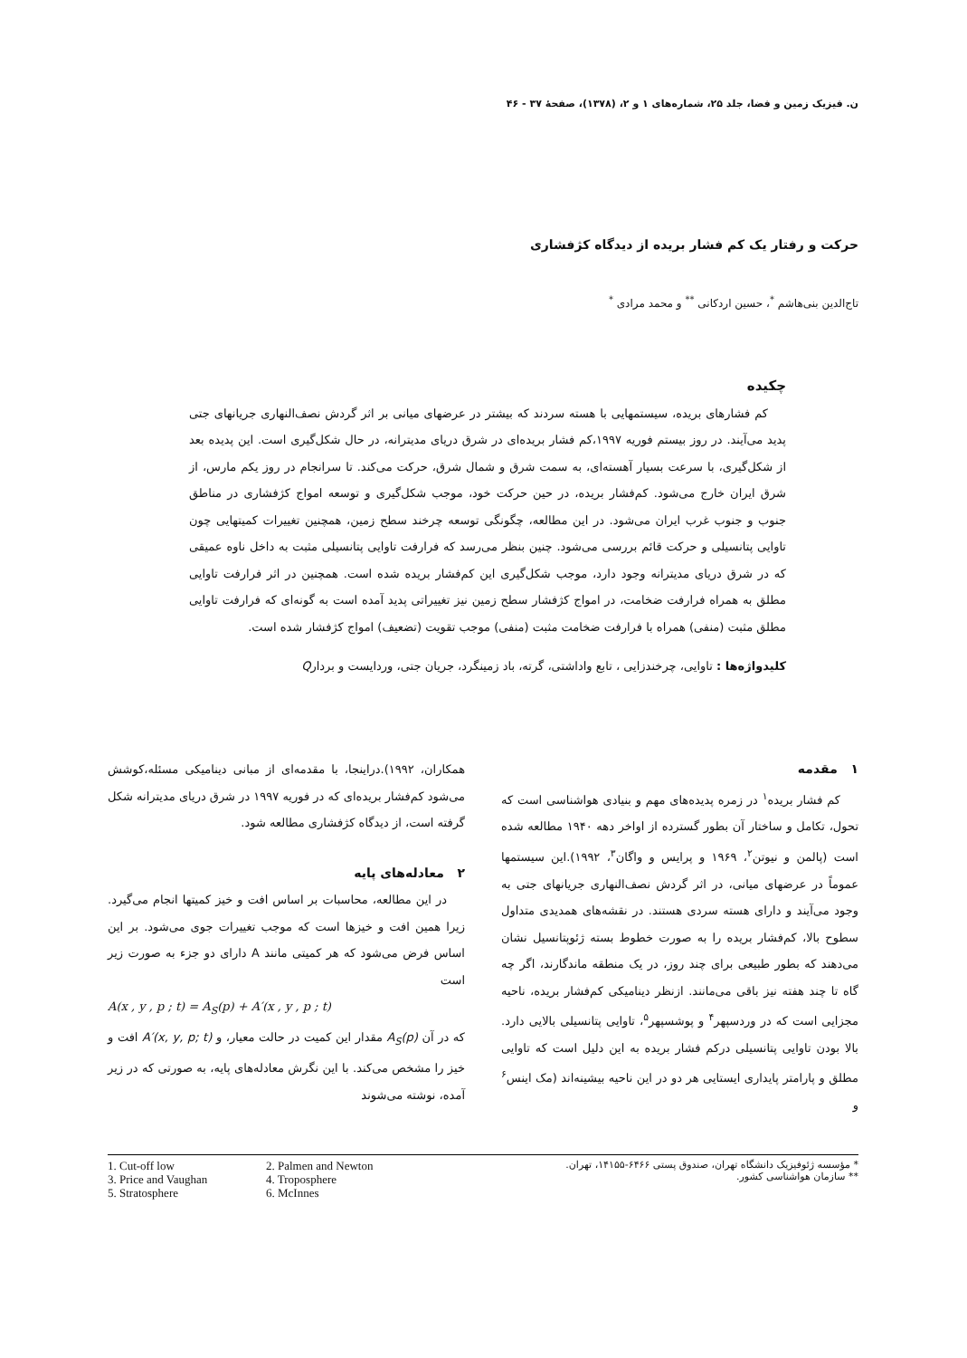ن. فیزیک زمین و فضا، جلد ۲۵، شماره‌های ۱ و ۲، (۱۳۷۸)، صفحهٔ ۳۷ - ۴۶
حرکت و رفتار یک کم فشار بریده از دیدگاه کژفشاری
تاج‌الدین بنی‌هاشم <sup>*</sup>، حسین اردکانی <sup>**</sup> و محمد مرادی <sup>*</sup>
چکیده
کم فشارهای بریده، سیستمهایی با هسته سردند که بیشتر در عرضهای میانی بر اثر گردش نصف‌النهاری جریانهای جتی پدید می‌آیند. در روز بیستم فوریه ۱۹۹۷،کم فشار بریده‌ای در شرق دریای مدیترانه، در حال شکل‌گیری است. این پدیده بعد از شکل‌گیری، با سرعت بسیار آهسته‌ای، به سمت شرق و شمال شرق، حرکت می‌کند. تا سرانجام در روز یکم مارس، از شرق ایران خارج می‌شود. کم‌فشار بریده، در حین حرکت خود، موجب شکل‌گیری و توسعه امواج کژفشاری در مناطق جنوب و جنوب غرب ایران می‌شود. در این مطالعه، چگونگی توسعه چرخند سطح زمین، همچنین تغییرات کمیتهایی چون تاوایی پتانسیلی و حرکت قائم بررسی می‌شود. چنین بنظر می‌رسد که فرارفت تاوایی پتانسیلی مثبت به داخل ناوه عمیقی که در شرق دریای مدیترانه وجود دارد، موجب شکل‌گیری این کم‌فشار بریده شده است. همچنین در اثر فرارفت تاوایی مطلق به همراه فرارفت ضخامت، در امواج کژفشار سطح زمین نیز تغییراتی پدید آمده است به گونه‌ای که فرارفت تاوایی مطلق مثبت (منفی) همراه با فرارفت ضخامت مثبت (منفی) موجب تقویت (تضعیف) امواج کژفشار شده است.
کلیدواژه‌ها : تاوایی، چرخندزایی ، تابع واداشتی، گرته، باد زمینگرد، جریان جتی، وردایست و بردارQ
۱ مقدمه
کم فشار بریده<sup>۱</sup> در زمره پدیده‌های مهم و بنیادی هواشناسی است که تحول، تکامل و ساختار آن بطور گسترده از اواخر دهه ۱۹۴۰ مطالعه شده است (پالمن و نیوتن<sup>۲</sup>، ۱۹۶۹ و پرایس و واگان<sup>۳</sup>، ۱۹۹۲).این سیستمها عموماً در عرضهای میانی، در اثر گردش نصف‌النهاری جریانهای جتی به وجود می‌آیند و دارای هسته سردی هستند. در نقشه‌های همدیدی متداول سطوح بالا، کم‌فشار بریده را به صورت خطوط بسته ژئوپتانسیل نشان می‌دهند که بطور طبیعی برای چند روز، در یک منطقه ماندگارند، اگر چه گاه تا چند هفته نیز باقی می‌مانند. ازنظر دینامیکی کم‌فشار بریده، ناحیه مجزایی است که در وردسپهر<sup>۴</sup> و پوشسپهر<sup>۵</sup>، تاوایی پتانسیلی بالایی دارد. بالا بودن تاوایی پتانسیلی درکم فشار بریده به این دلیل است که تاوایی مطلق و پارامتر پایداری ایستایی هر دو در این ناحیه بیشینه‌اند (مک اینس<sup>۶</sup> و
همکاران، ۱۹۹۲).دراینجا، با مقدمه‌ای از مبانی دینامیکی مسئله،کوشش می‌شود کم‌فشار بریده‌ای که در فوریه ۱۹۹۷ در شرق دریای مدیترانه شکل گرفته است، از دیدگاه کژفشاری مطالعه شود.
۲ معادله‌های پایه
در این مطالعه، محاسبات بر اساس افت و خیز کمیتها انجام می‌گیرد. زیرا همین افت و خیزها است که موجب تغییرات جوی می‌شود. بر این اساس فرض می‌شود که هر کمیتی مانند A دارای دو جزء به صورت زیر است
A(x , y , p ; t) = A<sub>S</sub>(p) + A′(x , y , p ; t)
که در آن A<sub>S</sub>(p) مقدار این کمیت در حالت معیار، و A′(x, y, p; t) افت و خیز را مشخص می‌کند. با این نگرش معادله‌های پایه، به صورتی که در زیر آمده، نوشته می‌شوند
* مؤسسه ژئوفیزیک دانشگاه تهران، صندوق پستی ۶۴۶۶-۱۴۱۵۵، تهران.
** سازمان هواشناسی کشور.
1. Cut-off low 2. Palmen and Newton 3. Price and Vaughan 4. Troposphere 5. Stratosphere 6. McInnes